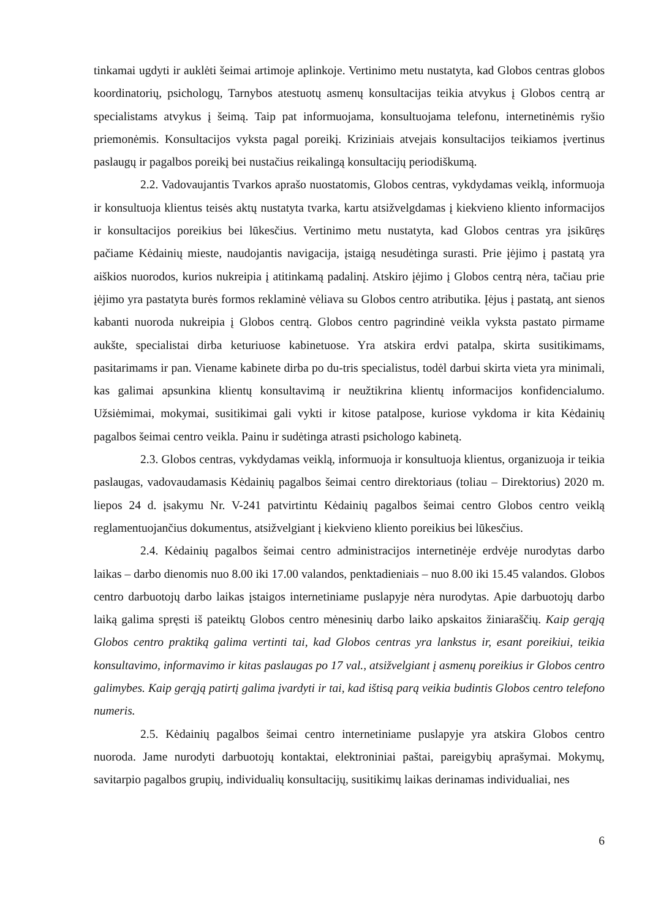tinkamai ugdyti ir auklėti šeimai artimoje aplinkoje. Vertinimo metu nustatyta, kad Globos centras globos koordinatorių, psichologų, Tarnybos atestuotų asmenų konsultacijas teikia atvykus į Globos centrą ar specialistams atvykus į šeimą. Taip pat informuojama, konsultuojama telefonu, internetinėmis ryšio priemonėmis. Konsultacijos vyksta pagal poreikį. Kriziniais atvejais konsultacijos teikiamos įvertinus paslaugų ir pagalbos poreikį bei nustačius reikalingą konsultacijų periodiškumą.
2.2. Vadovaujantis Tvarkos aprašo nuostatomis, Globos centras, vykdydamas veiklą, informuoja ir konsultuoja klientus teisės aktų nustatyta tvarka, kartu atsižvelgdamas į kiekvieno kliento informacijos ir konsultacijos poreikius bei lūkesčius. Vertinimo metu nustatyta, kad Globos centras yra įsikūręs pačiame Kėdainių mieste, naudojantis navigacija, įstaigą nesudėtinga surasti. Prie įėjimo į pastatą yra aiškios nuorodos, kurios nukreipia į atitinkamą padalinį. Atskiro įėjimo į Globos centrą nėra, tačiau prie įėjimo yra pastatyta burės formos reklaminė vėliava su Globos centro atributika. Įėjus į pastatą, ant sienos kabanti nuoroda nukreipia į Globos centrą. Globos centro pagrindinė veikla vyksta pastato pirmame aukšte, specialistai dirba keturiuose kabinetuose. Yra atskira erdvi patalpa, skirta susitikimams, pasitarimams ir pan. Viename kabinete dirba po du-tris specialistus, todėl darbui skirta vieta yra minimali, kas galimai apsunkina klientų konsultavimą ir neužtikrina klientų informacijos konfidencialumo. Užsiėmimai, mokymai, susitikimai gali vykti ir kitose patalpose, kuriose vykdoma ir kita Kėdainių pagalbos šeimai centro veikla. Painu ir sudėtinga atrasti psichologo kabinetą.
2.3. Globos centras, vykdydamas veiklą, informuoja ir konsultuoja klientus, organizuoja ir teikia paslaugas, vadovaudamasis Kėdainių pagalbos šeimai centro direktoriaus (toliau – Direktorius) 2020 m. liepos 24 d. įsakymu Nr. V-241 patvirtintu Kėdainių pagalbos šeimai centro Globos centro veiklą reglamentuojančius dokumentus, atsižvelgiant į kiekvieno kliento poreikius bei lūkesčius.
2.4. Kėdainių pagalbos šeimai centro administracijos internetinėje erdvėje nurodytas darbo laikas – darbo dienomis nuo 8.00 iki 17.00 valandos, penktadieniais – nuo 8.00 iki 15.45 valandos. Globos centro darbuotojų darbo laikas įstaigos internetiniame puslapyje nėra nurodytas. Apie darbuotojų darbo laiką galima spręsti iš pateiktų Globos centro mėnesinių darbo laiko apskaitos žiniaraščių. Kaip gerąją Globos centro praktiką galima vertinti tai, kad Globos centras yra lankstus ir, esant poreikiui, teikia konsultavimo, informavimo ir kitas paslaugas po 17 val., atsižvelgiant į asmenų poreikius ir Globos centro galimybes. Kaip gerąją patirtį galima įvardyti ir tai, kad ištisą parą veikia budintis Globos centro telefono numeris.
2.5. Kėdainių pagalbos šeimai centro internetiniame puslapyje yra atskira Globos centro nuoroda. Jame nurodyti darbuotojų kontaktai, elektroniniai paštai, pareigybių aprašymai. Mokymų, savitarpio pagalbos grupių, individualių konsultacijų, susitikimų laikas derinamas individualiai, nes
6